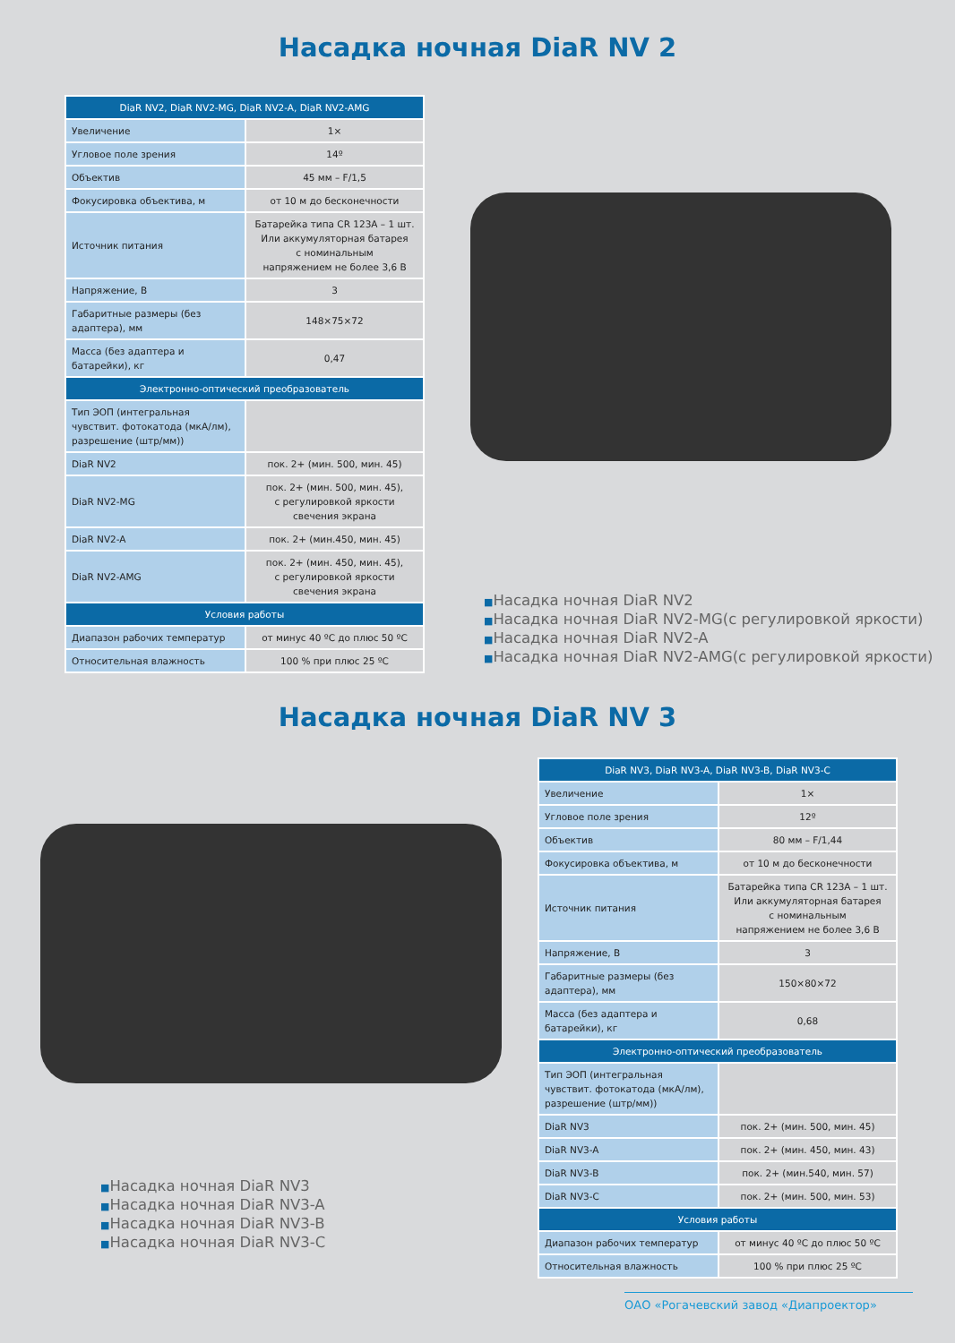Насадка ночная DiaR NV 2
| DiaR NV2, DiaR NV2-MG, DiaR NV2-A, DiaR NV2-AMG | |
| --- | --- |
| Увеличение | 1× |
| Угловое поле зрения | 14º |
| Объектив | 45 мм – F/1,5 |
| Фокусировка объектива, м | от 10 м до бесконечности |
| Источник питания | Батарейка типа CR 123A – 1 шт. Или аккумуляторная батарея с номинальным напряжением не более 3,6 В |
| Напряжение, В | 3 |
| Габаритные размеры (без адаптера), мм | 148×75×72 |
| Масса (без адаптера и батарейки), кг | 0,47 |
| Электронно-оптический преобразователь | |
| Тип ЭОП (интегральная чувствит. фотокатода (мкА/лм), разрешение (штр/мм)) | |
| DiaR NV2 | пок. 2+ (мин. 500, мин. 45) |
| DiaR NV2-MG | пок. 2+ (мин. 500, мин. 45), с регулировкой яркости свечения экрана |
| DiaR NV2-A | пок. 2+ (мин.450, мин. 45) |
| DiaR NV2-AMG | пок. 2+ (мин. 450, мин. 45), с регулировкой яркости свечения экрана |
| Условия работы | |
| Диапазон рабочих температур | от минус 40 ºC до плюс 50 ºC |
| Относительная влажность | 100 % при плюс 25 ºC |
■Насадка ночная DiaR NV2
■Насадка ночная DiaR NV2-MG(с регулировкой яркости)
■Насадка ночная DiaR NV2-A
■Насадка ночная DiaR NV2-AMG(с регулировкой яркости)
Насадка ночная DiaR NV 3
■Насадка ночная DiaR NV3
■Насадка ночная DiaR NV3-A
■Насадка ночная DiaR NV3-B
■Насадка ночная DiaR NV3-C
| DiaR NV3, DiaR NV3-A, DiaR NV3-B, DiaR NV3-C | |
| --- | --- |
| Увеличение | 1× |
| Угловое поле зрения | 12º |
| Объектив | 80 мм – F/1,44 |
| Фокусировка объектива, м | от 10 м до бесконечности |
| Источник питания | Батарейка типа CR 123A – 1 шт. Или аккумуляторная батарея с номинальным напряжением не более 3,6 В |
| Напряжение, В | 3 |
| Габаритные размеры (без адаптера), мм | 150×80×72 |
| Масса (без адаптера и батарейки), кг | 0,68 |
| Электронно-оптический преобразователь | |
| Тип ЭОП (интегральная чувствит. фотокатода (мкА/лм), разрешение (штр/мм)) | |
| DiaR NV3 | пок. 2+ (мин. 500, мин. 45) |
| DiaR NV3-A | пок. 2+ (мин. 450, мин. 43) |
| DiaR NV3-B | пок. 2+ (мин.540, мин. 57) |
| DiaR NV3-C | пок. 2+ (мин. 500, мин. 53) |
| Условия работы | |
| Диапазон рабочих температур | от минус 40 ºC до плюс 50 ºC |
| Относительная влажность | 100 % при плюс 25 ºC |
ОАО «Рогачевский завод «Диапроектор»